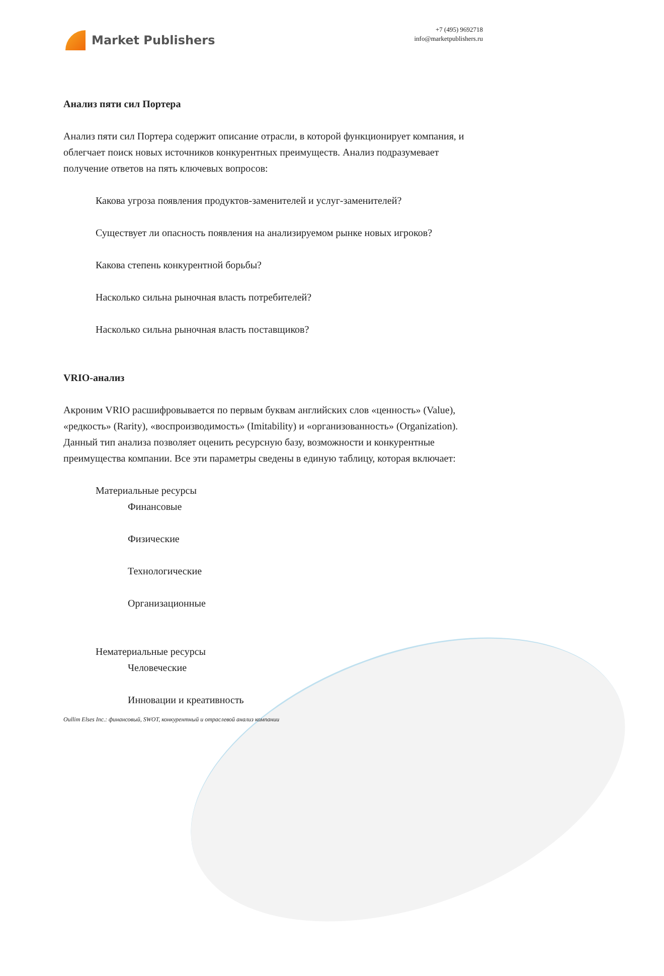Market Publishers
+7 (495) 9692718
info@marketpublishers.ru
Анализ пяти сил Портера
Анализ пяти сил Портера содержит описание отрасли, в которой функционирует компания, и облегчает поиск новых источников конкурентных преимуществ. Анализ подразумевает получение ответов на пять ключевых вопросов:
Какова угроза появления продуктов-заменителей и услуг-заменителей?
Существует ли опасность появления на анализируемом рынке новых игроков?
Какова степень конкурентной борьбы?
Насколько сильна рыночная власть потребителей?
Насколько сильна рыночная власть поставщиков?
VRIO-анализ
Акроним VRIO расшифровывается по первым буквам английских слов «ценность» (Value), «редкость» (Rarity), «воспроизводимость» (Imitability) и «организованность» (Organization). Данный тип анализа позволяет оценить ресурсную базу, возможности и конкурентные преимущества компании. Все эти параметры сведены в единую таблицу, которая включает:
Материальные ресурсы
Финансовые
Физические
Технологические
Организационные
Нематериальные ресурсы
Человеческие
Инновации и креативность
Oullim Elses Inc.: финансовый, SWOT, конкурентный и отраслевой анализ компании